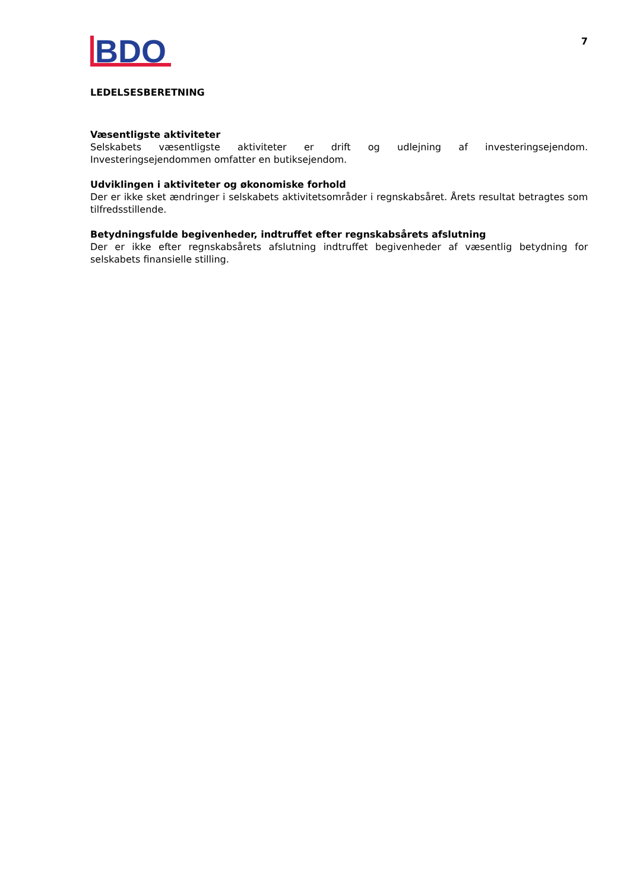BDO
7
LEDELSESBERETNING
Væsentligste aktiviteter
Selskabets væsentligste aktiviteter er drift og udlejning af investeringsejendom. Investeringsejendommen omfatter en butiksejendom.
Udviklingen i aktiviteter og økonomiske forhold
Der er ikke sket ændringer i selskabets aktivitetsområder i regnskabsåret. Årets resultat betragtes som tilfredsstillende.
Betydningsfulde begivenheder, indtruffet efter regnskabsårets afslutning
Der er ikke efter regnskabsårets afslutning indtruffet begivenheder af væsentlig betydning for selskabets finansielle stilling.